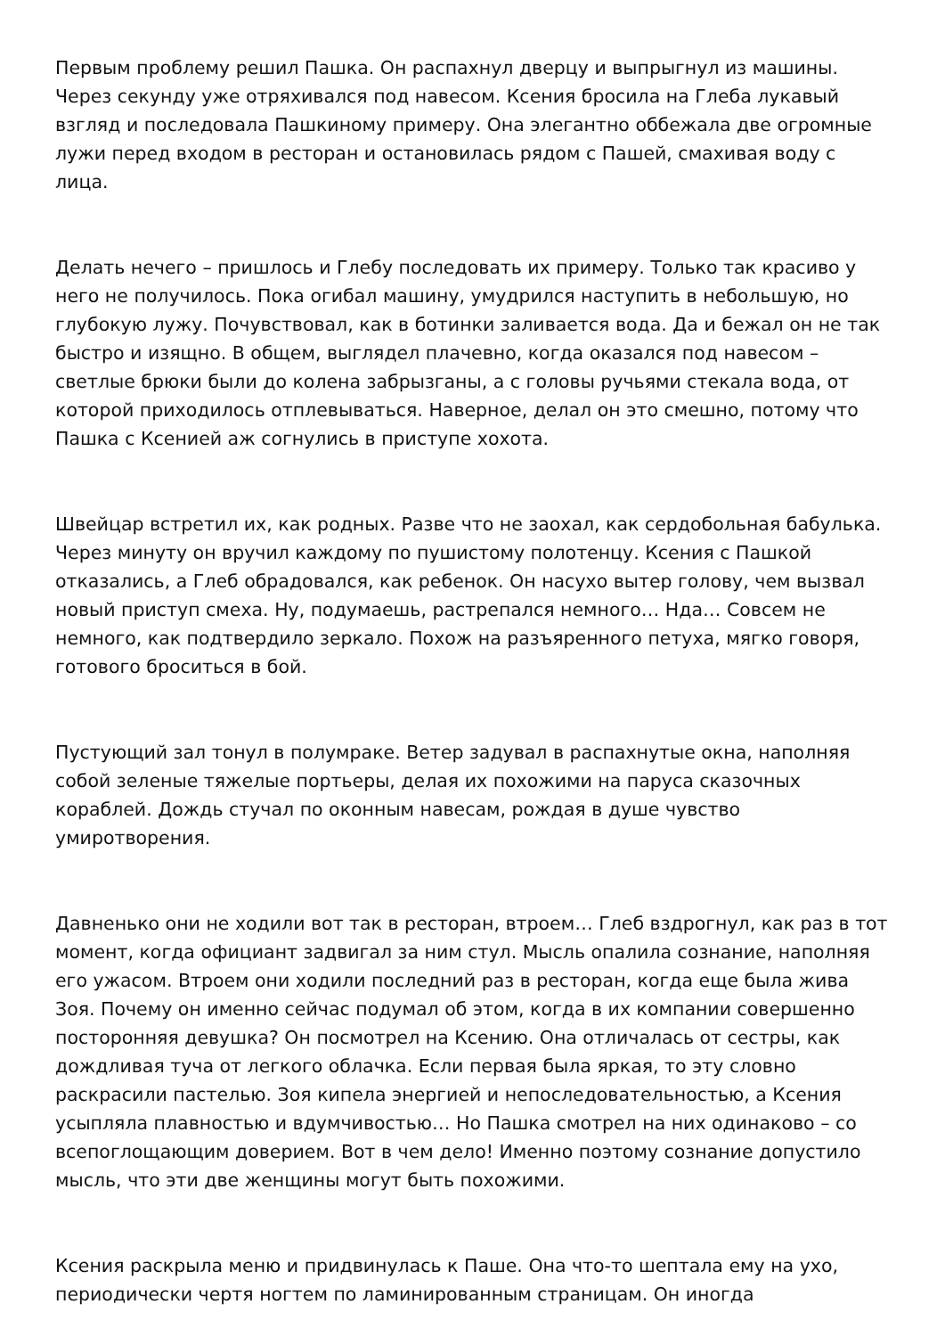Первым проблему решил Пашка. Он распахнул дверцу и выпрыгнул из машины. Через секунду уже отряхивался под навесом. Ксения бросила на Глеба лукавый взгляд и последовала Пашкиному примеру. Она элегантно оббежала две огромные лужи перед входом в ресторан и остановилась рядом с Пашей, смахивая воду с лица.
Делать нечего – пришлось и Глебу последовать их примеру. Только так красиво у него не получилось. Пока огибал машину, умудрился наступить в небольшую, но глубокую лужу. Почувствовал, как в ботинки заливается вода. Да и бежал он не так быстро и изящно. В общем, выглядел плачевно, когда оказался под навесом – светлые брюки были до колена забрызганы, а с головы ручьями стекала вода, от которой приходилось отплевываться. Наверное, делал он это смешно, потому что Пашка с Ксенией аж согнулись в приступе хохота.
Швейцар встретил их, как родных. Разве что не заохал, как сердобольная бабулька. Через минуту он вручил каждому по пушистому полотенцу. Ксения с Пашкой отказались, а Глеб обрадовался, как ребенок. Он насухо вытер голову, чем вызвал новый приступ смеха. Ну, подумаешь, растрепался немного… Нда… Совсем не немного, как подтвердило зеркало. Похож на разъяренного петуха, мягко говоря, готового броситься в бой.
Пустующий зал тонул в полумраке. Ветер задувал в распахнутые окна, наполняя собой зеленые тяжелые портьеры, делая их похожими на паруса сказочных кораблей. Дождь стучал по оконным навесам, рождая в душе чувство умиротворения.
Давненько они не ходили вот так в ресторан, втроем… Глеб вздрогнул, как раз в тот момент, когда официант задвигал за ним стул. Мысль опалила сознание, наполняя его ужасом. Втроем они ходили последний раз в ресторан, когда еще была жива Зоя. Почему он именно сейчас подумал об этом, когда в их компании совершенно посторонняя девушка? Он посмотрел на Ксению. Она отличалась от сестры, как дождливая туча от легкого облачка. Если первая была яркая, то эту словно раскрасили пастелью. Зоя кипела энергией и непоследовательностью, а Ксения усыпляла плавностью и вдумчивостью… Но Пашка смотрел на них одинаково – со всепоглощающим доверием. Вот в чем дело! Именно поэтому сознание допустило мысль, что эти две женщины могут быть похожими.
Ксения раскрыла меню и придвинулась к Паше. Она что-то шептала ему на ухо, периодически чертя ногтем по ламинированным страницам. Он иногда